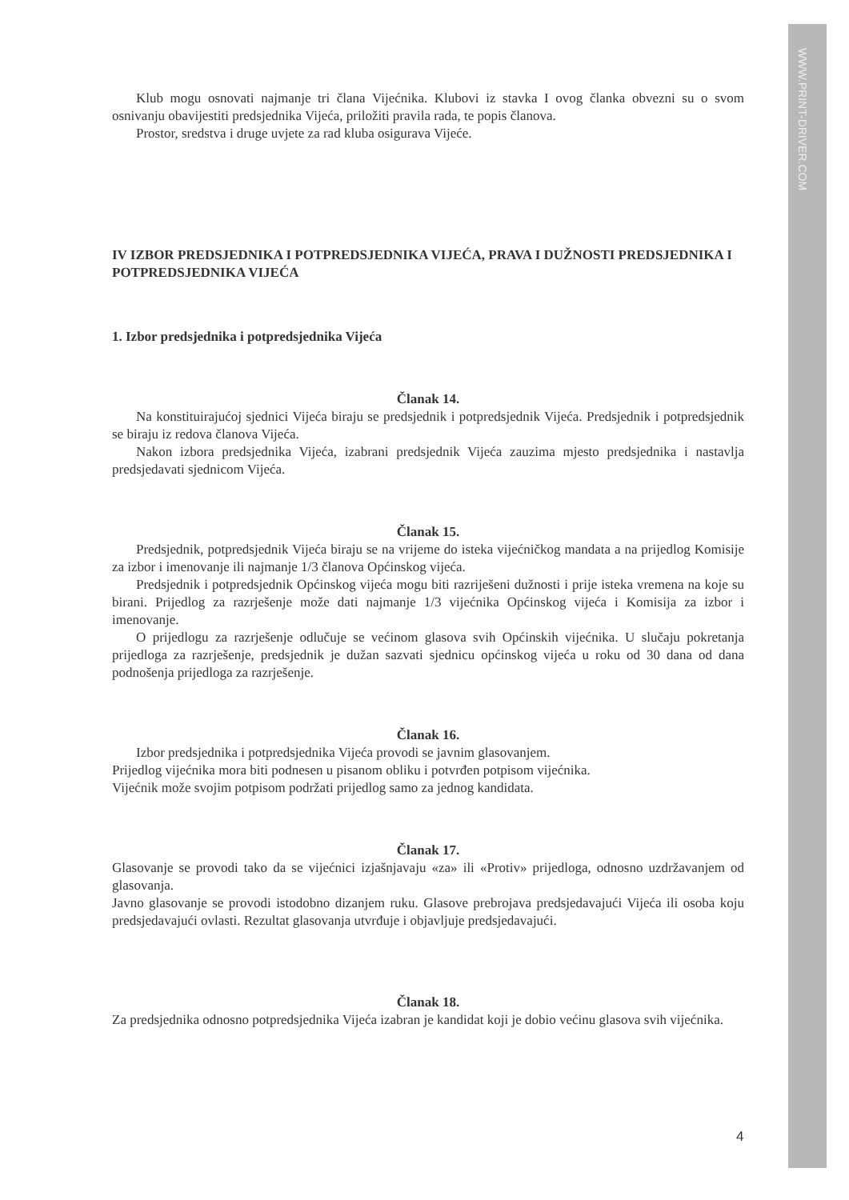WWW.PRINT-DRIVER.COM
Klub mogu osnovati najmanje tri člana Vijećnika. Klubovi iz stavka I ovog članka obvezni su o svom osnivanju obavijestiti predsjednika Vijeća, priložiti pravila rada, te popis članova.
Prostor, sredstva i druge uvjete za rad kluba osigurava Vijeće.
IV IZBOR PREDSJEDNIKA I POTPREDSJEDNIKA VIJEĆA, PRAVA I DUŽNOSTI PREDSJEDNIKA I POTPREDSJEDNIKA VIJEĆA
1. Izbor predsjednika i potpredsjednika Vijeća
Članak 14.
Na konstituirajućoj sjednici Vijeća biraju se predsjednik i potpredsjednik Vijeća. Predsjednik i potpredsjednik se biraju iz redova članova Vijeća.
Nakon izbora predsjednika Vijeća, izabrani predsjednik Vijeća zauzima mjesto predsjednika i nastavlja predsjedavati sjednicom Vijeća.
Članak 15.
Predsjednik, potpredsjednik Vijeća biraju se na vrijeme do isteka vijećničkog mandata a na prijedlog Komisije za izbor i imenovanje ili najmanje 1/3 članova Općinskog vijeća.
Predsjednik i potpredsjednik Općinskog vijeća mogu biti razriješeni dužnosti i prije isteka vremena na koje su birani. Prijedlog za razrješenje može dati najmanje 1/3 vijećnika Općinskog vijeća i Komisija za izbor i imenovanje.
O prijedlogu za razrješenje odlučuje se većinom glasova svih Općinskih vijećnika. U slučaju pokretanja prijedloga za razrješenje, predsjednik je dužan sazvati sjednicu općinskog vijeća u roku od 30 dana od dana podnošenja prijedloga za razrješenje.
Članak 16.
Izbor predsjednika i potpredsjednika Vijeća provodi se javnim glasovanjem.
Prijedlog vijećnika mora biti podnesen u pisanom obliku i potvrđen potpisom vijećnika.
Vijećnik može svojim potpisom podržati prijedlog samo za jednog kandidata.
Članak 17.
Glasovanje se provodi tako da se vijećnici izjašnjavaju «za» ili «Protiv» prijedloga, odnosno uzdržavanjem od glasovanja.
Javno glasovanje se provodi istodobno dizanjem ruku. Glasove prebrojava predsjedavajući Vijeća ili osoba koju predsjedavajući ovlasti. Rezultat glasovanja utvrđuje i objavljuje predsjedavajući.
Članak 18.
Za predsjednika odnosno potpredsjednika Vijeća izabran je kandidat koji je dobio većinu glasova svih vijećnika.
4